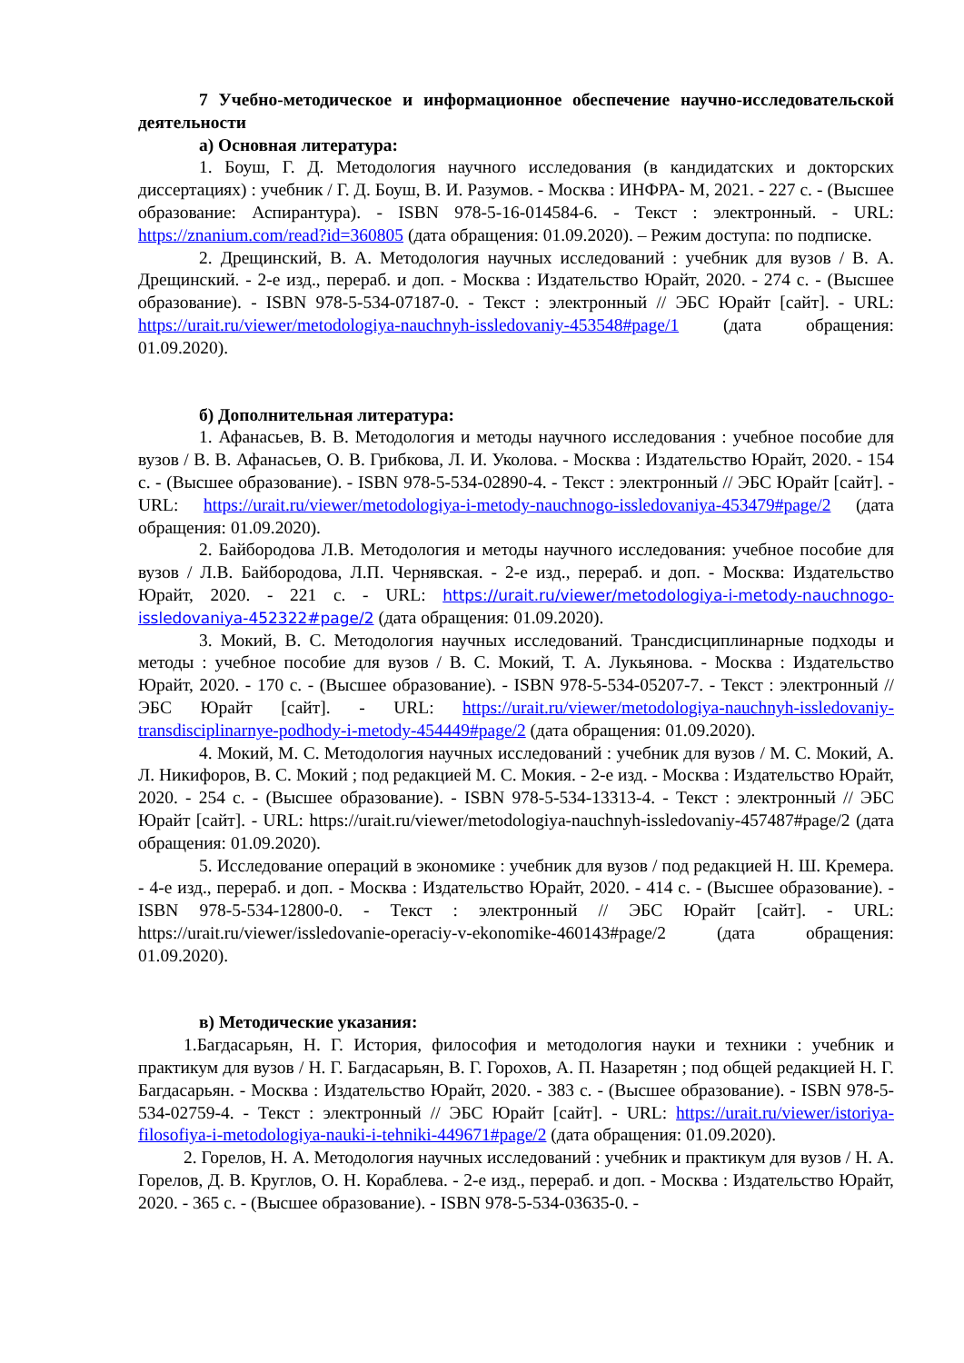7 Учебно-методическое и информационное обеспечение научно-исследовательской деятельности
а) Основная литература:
1. Боуш, Г. Д. Методология научного исследования (в кандидатских и докторских диссертациях) : учебник / Г. Д. Боуш, В. И. Разумов. - Москва : ИНФРА- М, 2021. - 227 с. - (Высшее образование: Аспирантура). - ISBN 978-5-16-014584-6. - Текст : электронный. - URL: https://znanium.com/read?id=360805 (дата обращения: 01.09.2020). – Режим доступа: по подписке.
2. Дрещинский, В. А. Методология научных исследований : учебник для вузов / В. А. Дрещинский. - 2-е изд., перераб. и доп. - Москва : Издательство Юрайт, 2020. - 274 с. - (Высшее образование). - ISBN 978-5-534-07187-0. - Текст : электронный // ЭБС Юрайт [сайт]. - URL: https://urait.ru/viewer/metodologiya-nauchnyh-issledovaniy-453548#page/1 (дата обращения: 01.09.2020).
б) Дополнительная литература:
1. Афанасьев, В. В. Методология и методы научного исследования : учебное пособие для вузов / В. В. Афанасьев, О. В. Грибкова, Л. И. Уколова. - Москва : Издательство Юрайт, 2020. - 154 с. - (Высшее образование). - ISBN 978-5-534-02890-4. - Текст : электронный // ЭБС Юрайт [сайт]. - URL: https://urait.ru/viewer/metodologiya-i-metody-nauchnogo-issledovaniya-453479#page/2 (дата обращения: 01.09.2020).
2. Байбородова Л.В. Методология и методы научного исследования: учебное пособие для вузов / Л.В. Байбородова, Л.П. Чернявская. - 2-е изд., перераб. и доп. - Москва: Издательство Юрайт, 2020. - 221 с. - URL: https://urait.ru/viewer/metodologiya-i-metody-nauchnogo-issledovaniya-452322#page/2 (дата обращения: 01.09.2020).
3. Мокий, В. С. Методология научных исследований. Трансдисциплинарные подходы и методы : учебное пособие для вузов / В. С. Мокий, Т. А. Лукьянова. - Москва : Издательство Юрайт, 2020. - 170 с. - (Высшее образование). - ISBN 978-5-534-05207-7. - Текст : электронный // ЭБС Юрайт [сайт]. - URL: https://urait.ru/viewer/metodologiya-nauchnyh-issledovaniy-transdisciplinarnye-podhody-i-metody-454449#page/2 (дата обращения: 01.09.2020).
4. Мокий, М. С. Методология научных исследований : учебник для вузов / М. С. Мокий, А. Л. Никифоров, В. С. Мокий ; под редакцией М. С. Мокия. - 2-е изд. - Москва : Издательство Юрайт, 2020. - 254 с. - (Высшее образование). - ISBN 978-5-534-13313-4. - Текст : электронный // ЭБС Юрайт [сайт]. - URL: https://urait.ru/viewer/metodologiya-nauchnyh-issledovaniy-457487#page/2 (дата обращения: 01.09.2020).
5. Исследование операций в экономике : учебник для вузов / под редакцией Н. Ш. Кремера. - 4-е изд., перераб. и доп. - Москва : Издательство Юрайт, 2020. - 414 с. - (Высшее образование). - ISBN 978-5-534-12800-0. - Текст : электронный // ЭБС Юрайт [сайт]. - URL: https://urait.ru/viewer/issledovanie-operaciy-v-ekonomike-460143#page/2 (дата обращения: 01.09.2020).
в) Методические указания:
1.Багдасарьян, Н. Г. История, философия и методология науки и техники : учебник и практикум для вузов / Н. Г. Багдасарьян, В. Г. Горохов, А. П. Назаретян ; под общей редакцией Н. Г. Багдасарьян. - Москва : Издательство Юрайт, 2020. - 383 с. - (Высшее образование). - ISBN 978-5-534-02759-4. - Текст : электронный // ЭБС Юрайт [сайт]. - URL: https://urait.ru/viewer/istoriya-filosofiya-i-metodologiya-nauki-i-tehniki-449671#page/2 (дата обращения: 01.09.2020).
2. Горелов, Н. А. Методология научных исследований : учебник и практикум для вузов / Н. А. Горелов, Д. В. Круглов, О. Н. Кораблева. - 2-е изд., перераб. и доп. - Москва : Издательство Юрайт, 2020. - 365 с. - (Высшее образование). - ISBN 978-5-534-03635-0. -